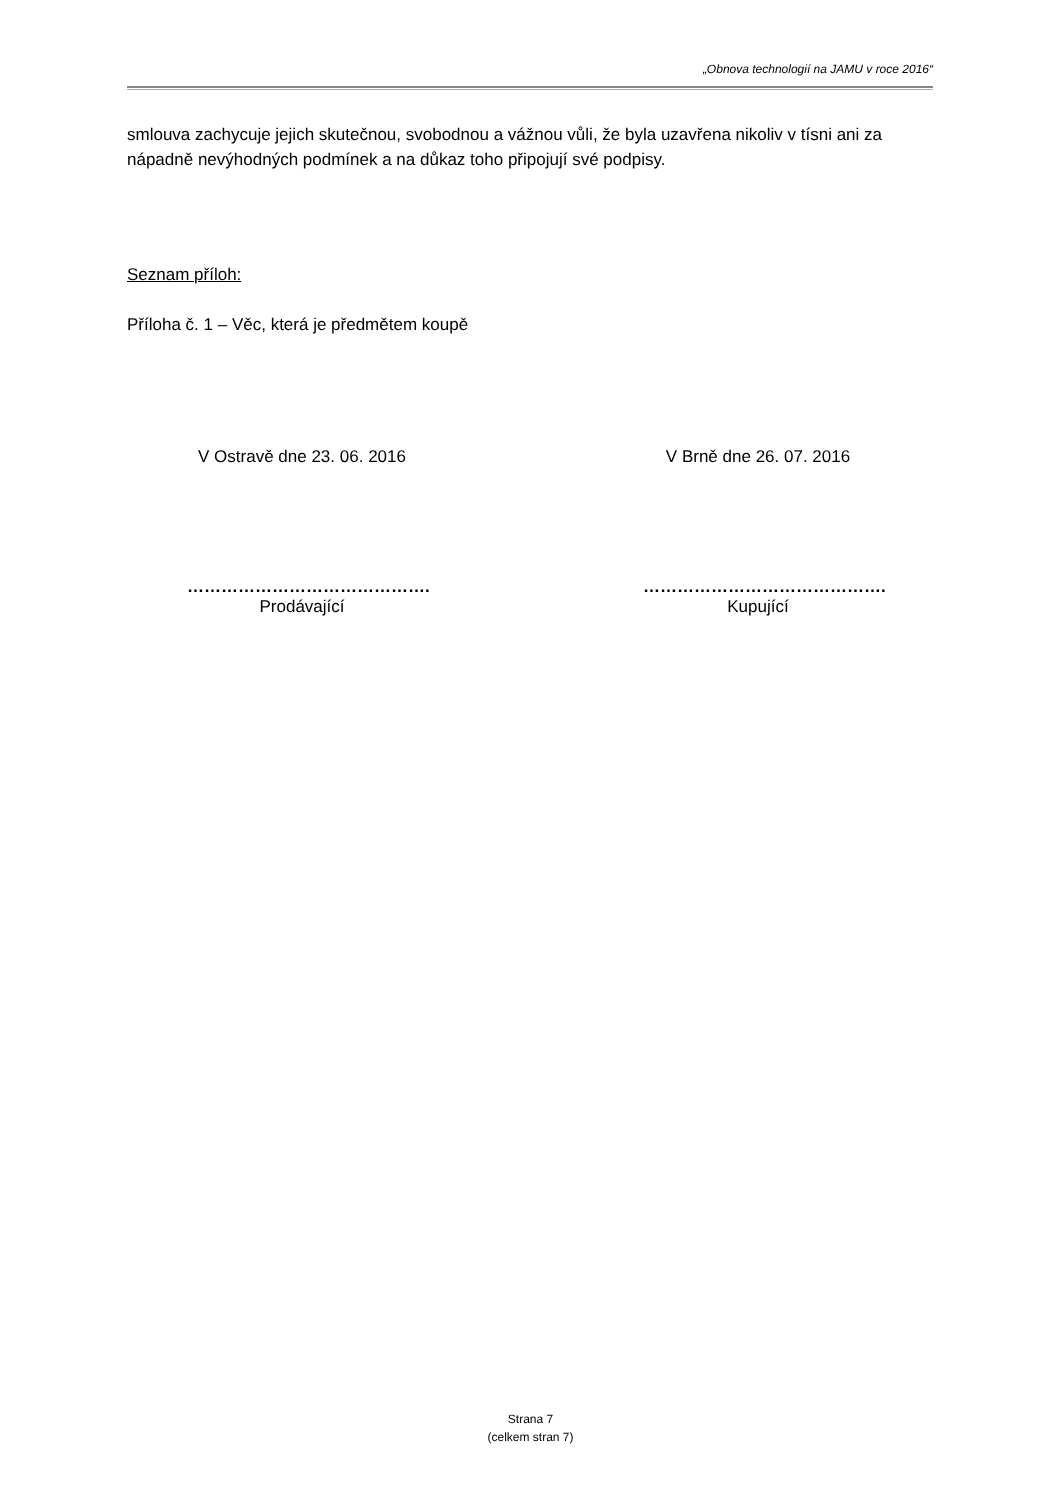„Obnova technologií na JAMU v roce 2016“
smlouva zachycuje jejich skutečnou, svobodnou a vážnou vůli, že byla uzavřena nikoliv v tísni ani za nápadně nevýhodných podmínek a na důkaz toho připojují své podpisy.
Seznam příloh:
Příloha č. 1 – Věc, která je předmětem koupě
V Ostravě dne 23. 06. 2016
V Brně dne 26. 07. 2016
…………………………………….
Prodávající
…………………………………….
Kupující
Strana 7
(celkem stran 7)